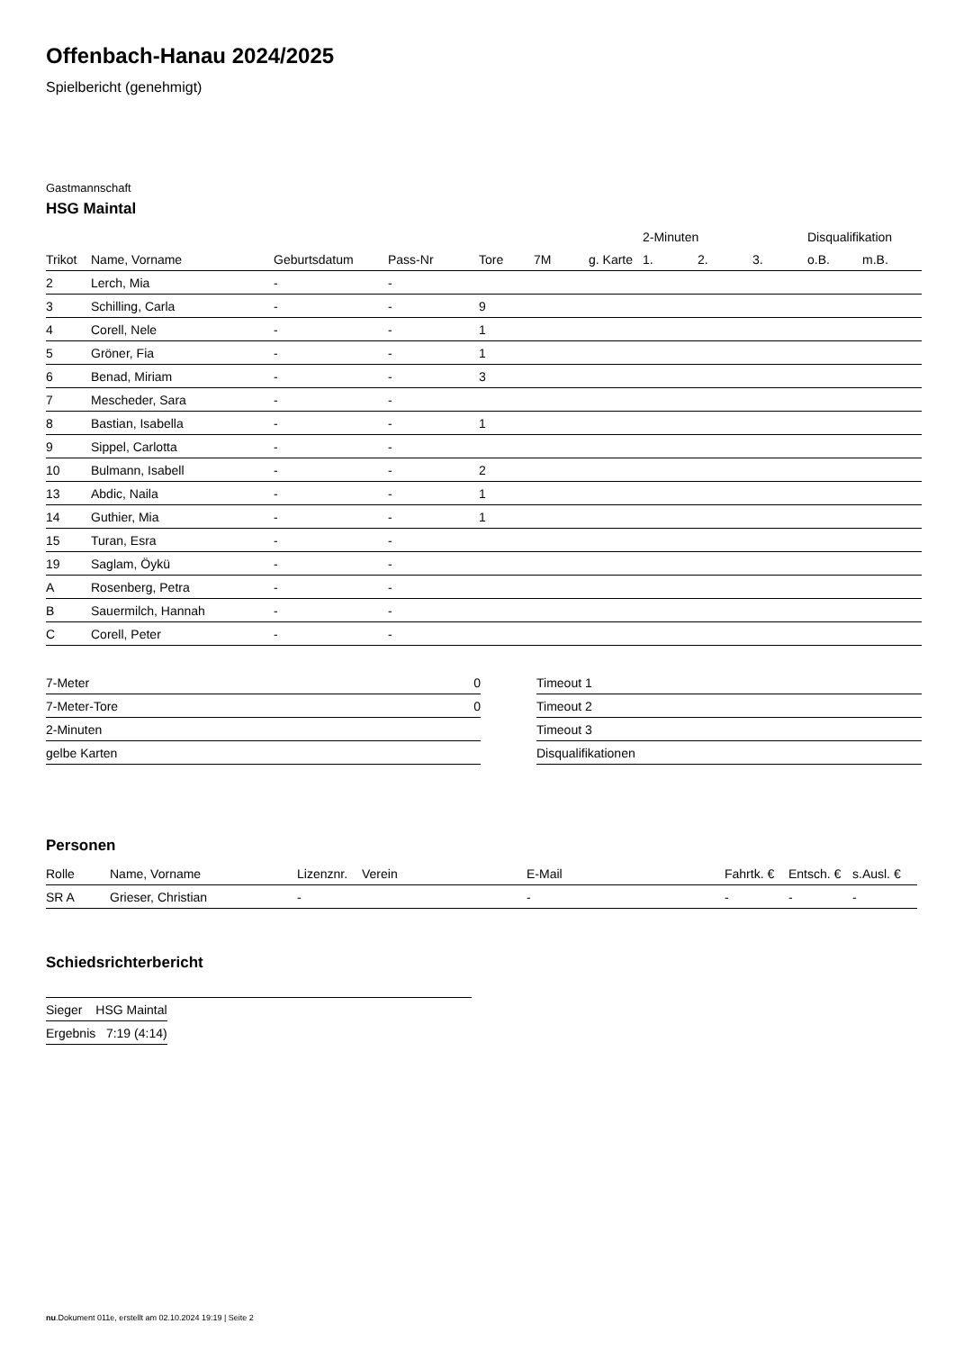Offenbach-Hanau 2024/2025
Spielbericht (genehmigt)
Gastmannschaft
HSG Maintal
| | | | | | | | 2-Minuten | | | Disqualifikation | |
| --- | --- | --- | --- | --- | --- | --- | --- | --- | --- | --- | --- |
| Trikot | Name, Vorname | Geburtsdatum | Pass-Nr | Tore | 7M | g. Karte | 1. | 2. | 3. | o.B. | m.B. |
| 2 | Lerch, Mia | - | - | | | | | | | | |
| 3 | Schilling, Carla | - | - | 9 | | | | | | | |
| 4 | Corell, Nele | - | - | 1 | | | | | | | |
| 5 | Gröner, Fia | - | - | 1 | | | | | | | |
| 6 | Benad, Miriam | - | - | 3 | | | | | | | |
| 7 | Mescheder, Sara | - | - | | | | | | | | |
| 8 | Bastian, Isabella | - | - | 1 | | | | | | | |
| 9 | Sippel, Carlotta | - | - | | | | | | | | |
| 10 | Bulmann, Isabell | - | - | 2 | | | | | | | |
| 13 | Abdic, Naila | - | - | 1 | | | | | | | |
| 14 | Guthier, Mia | - | - | 1 | | | | | | | |
| 15 | Turan, Esra | - | - | | | | | | | | |
| 19 | Saglam, Öykü | - | - | | | | | | | | |
| A | Rosenberg, Petra | - | - | | | | | | | | |
| B | Sauermilch, Hannah | - | - | | | | | | | | |
| C | Corell, Peter | - | - | | | | | | | | |
| 7-Meter | 0 |
| 7-Meter-Tore | 0 |
| 2-Minuten | |
| gelbe Karten | |
| Timeout 1 |
| Timeout 2 |
| Timeout 3 |
| Disqualifikationen |
Personen
| Rolle | Name, Vorname | Lizenznr. | Verein | E-Mail | Fahrtk. € | Entsch. € | s.Ausl. € |
| --- | --- | --- | --- | --- | --- | --- | --- |
| SR A | Grieser, Christian | - | | - | - | - | - |
Schiedsrichterbericht
| Sieger | HSG Maintal |
| Ergebnis | 7:19 (4:14) |
nu.Dokument 011e, erstellt am 02.10.2024 19:19 | Seite 2